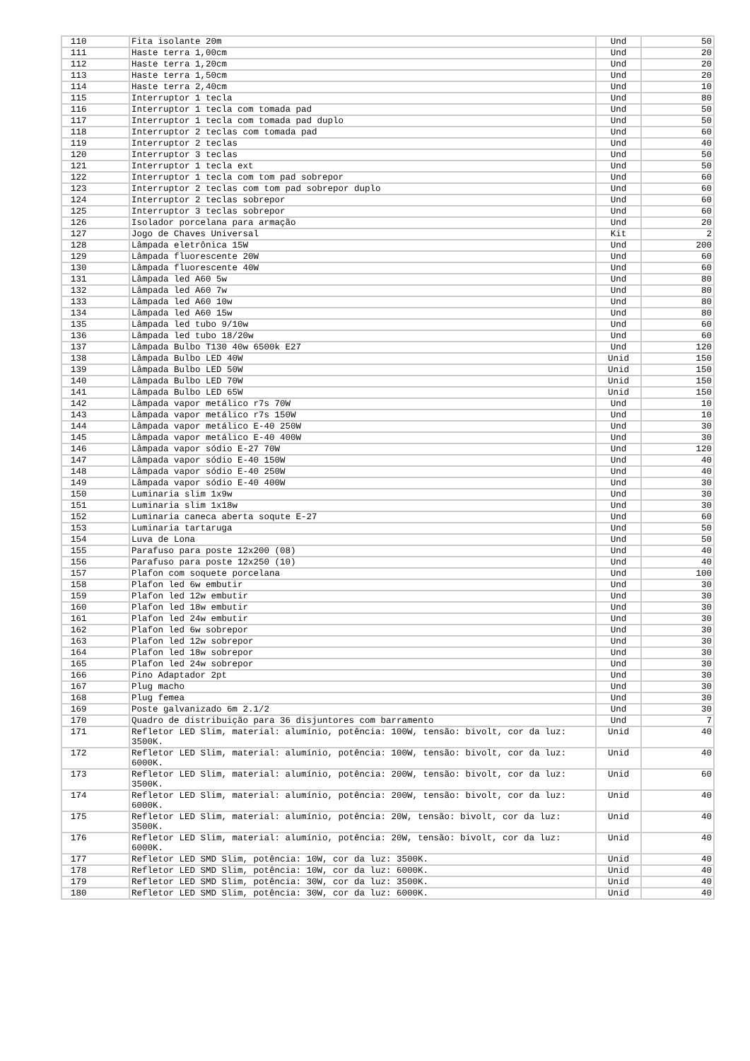| 110 | Fita isolante 20m | Und | 50 |
| 111 | Haste terra 1,00cm | Und | 20 |
| 112 | Haste terra 1,20cm | Und | 20 |
| 113 | Haste terra 1,50cm | Und | 20 |
| 114 | Haste terra 2,40cm | Und | 10 |
| 115 | Interruptor 1 tecla | Und | 80 |
| 116 | Interruptor 1 tecla com tomada pad | Und | 50 |
| 117 | Interruptor 1 tecla com tomada pad duplo | Und | 50 |
| 118 | Interruptor 2 teclas com tomada pad | Und | 60 |
| 119 | Interruptor 2 teclas | Und | 40 |
| 120 | Interruptor 3 teclas | Und | 50 |
| 121 | Interruptor 1 tecla ext | Und | 50 |
| 122 | Interruptor 1 tecla com tom pad sobrepor | Und | 60 |
| 123 | Interruptor 2 teclas com tom pad sobrepor duplo | Und | 60 |
| 124 | Interruptor 2 teclas sobrepor | Und | 60 |
| 125 | Interruptor 3 teclas sobrepor | Und | 60 |
| 126 | Isolador porcelana para armação | Und | 20 |
| 127 | Jogo de Chaves Universal | Kit | 2 |
| 128 | Lâmpada eletrônica 15W | Und | 200 |
| 129 | Lâmpada fluorescente 20W | Und | 60 |
| 130 | Lâmpada fluorescente 40W | Und | 60 |
| 131 | Lâmpada led A60 5w | Und | 80 |
| 132 | Lâmpada led A60 7w | Und | 80 |
| 133 | Lâmpada led A60 10w | Und | 80 |
| 134 | Lâmpada led A60 15w | Und | 80 |
| 135 | Lâmpada led tubo 9/10w | Und | 60 |
| 136 | Lâmpada led tubo 18/20w | Und | 60 |
| 137 | Lâmpada Bulbo T130 40w 6500k E27 | Und | 120 |
| 138 | Lâmpada Bulbo LED 40W | Unid | 150 |
| 139 | Lâmpada Bulbo LED 50W | Unid | 150 |
| 140 | Lâmpada Bulbo LED 70W | Unid | 150 |
| 141 | Lâmpada Bulbo LED 65W | Unid | 150 |
| 142 | Lâmpada vapor metálico r7s 70W | Und | 10 |
| 143 | Lâmpada vapor metálico r7s 150W | Und | 10 |
| 144 | Lâmpada vapor metálico E-40 250W | Und | 30 |
| 145 | Lâmpada vapor metálico E-40 400W | Und | 30 |
| 146 | Lâmpada vapor sódio E-27 70W | Und | 120 |
| 147 | Lâmpada vapor sódio E-40 150W | Und | 40 |
| 148 | Lâmpada vapor sódio E-40 250W | Und | 40 |
| 149 | Lâmpada vapor sódio E-40 400W | Und | 30 |
| 150 | Luminaria slim 1x9w | Und | 30 |
| 151 | Luminaria slim 1x18w | Und | 30 |
| 152 | Luminaria caneca aberta soqute E-27 | Und | 60 |
| 153 | Luminaria tartaruga | Und | 50 |
| 154 | Luva de Lona | Und | 50 |
| 155 | Parafuso para poste 12x200 (08) | Und | 40 |
| 156 | Parafuso para poste 12x250 (10) | Und | 40 |
| 157 | Plafon com soquete porcelana | Und | 100 |
| 158 | Plafon led 6w embutir | Und | 30 |
| 159 | Plafon led 12w embutir | Und | 30 |
| 160 | Plafon led 18w embutir | Und | 30 |
| 161 | Plafon led 24w embutir | Und | 30 |
| 162 | Plafon led 6w sobrepor | Und | 30 |
| 163 | Plafon led 12w sobrepor | Und | 30 |
| 164 | Plafon led 18w sobrepor | Und | 30 |
| 165 | Plafon led 24w sobrepor | Und | 30 |
| 166 | Pino Adaptador 2pt | Und | 30 |
| 167 | Plug macho | Und | 30 |
| 168 | Plug femea | Und | 30 |
| 169 | Poste galvanizado 6m 2.1/2 | Und | 30 |
| 170 | Quadro de distribuição para 36 disjuntores com barramento | Und | 7 |
| 171 | Refletor LED Slim, material: alumínio, potência: 100W, tensão: bivolt, cor da luz: 3500K. | Unid | 40 |
| 172 | Refletor LED Slim, material: alumínio, potência: 100W, tensão: bivolt, cor da luz: 6000K. | Unid | 40 |
| 173 | Refletor LED Slim, material: alumínio, potência: 200W, tensão: bivolt, cor da luz: 3500K. | Unid | 60 |
| 174 | Refletor LED Slim, material: alumínio, potência: 200W, tensão: bivolt, cor da luz: 6000K. | Unid | 40 |
| 175 | Refletor LED Slim, material: alumínio, potência: 20W, tensão: bivolt, cor da luz: 3500K. | Unid | 40 |
| 176 | Refletor LED Slim, material: alumínio, potência: 20W, tensão: bivolt, cor da luz: 6000K. | Unid | 40 |
| 177 | Refletor LED SMD Slim, potência: 10W, cor da luz: 3500K. | Unid | 40 |
| 178 | Refletor LED SMD Slim, potência: 10W, cor da luz: 6000K. | Unid | 40 |
| 179 | Refletor LED SMD Slim, potência: 30W, cor da luz: 3500K. | Unid | 40 |
| 180 | Refletor LED SMD Slim, potência: 30W, cor da luz: 6000K. | Unid | 40 |